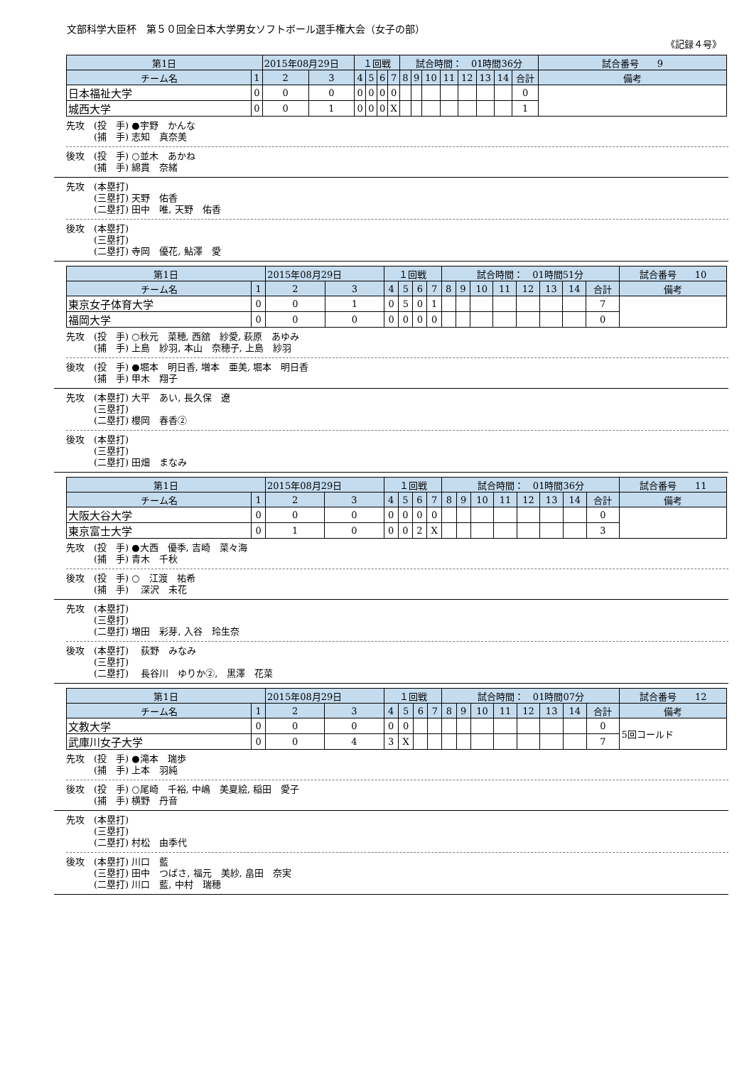文部科学大臣杯　第５０回全日本大学男女ソフトボール選手権大会（女子の部）
《記録４号》
| 第1日 | | 2015年08月29日 | | １回戦 | | | | 試合時間： 01時間36分 | | | | | | | | | 試合番号 9 |
| チーム名 | 1 | 2 | 3 | 4 | 5 | 6 | 7 | 8 | 9 | 10 | 11 | 12 | 13 | 14 | 合計 | 備考 | |
| 日本福祉大学 | 0 | 0 | 0 | 0 | 0 | 0 | 0 | | | | | | | | 0 | | |
| 城西大学 | 0 | 0 | 1 | 0 | 0 | 0 | X | | | | | | | | 1 | | |
先攻　(投　手) ●宇野　かんな 　　　(捕　手) 志知　真奈美
後攻　(投　手) ○並木　あかね 　　　(捕　手) 綿貫　奈緒
先攻　(本塁打) 　　　(三塁打) 天野　佑香 　　　(二塁打) 田中　唯, 天野　佑香
後攻　(本塁打) 　　　(三塁打) 　　　(二塁打) 寺岡　優花, 鮎澤　愛
| 第1日 | | 2015年08月29日 | | １回戦 | | | | 試合時間： 01時間51分 | | | | | | | | | 試合番号 10 |
| チーム名 | 1 | 2 | 3 | 4 | 5 | 6 | 7 | 8 | 9 | 10 | 11 | 12 | 13 | 14 | 合計 | 備考 | |
| 東京女子体育大学 | 0 | 0 | 1 | 0 | 5 | 0 | 1 | | | | | | | | 7 | | |
| 福岡大学 | 0 | 0 | 0 | 0 | 0 | 0 | 0 | | | | | | | | 0 | | |
先攻　(投　手) ○秋元　菜穂, 西舘　紗愛, 萩原　あゆみ 　　　(捕　手) 上島　紗羽, 本山　奈穂子, 上島　紗羽
後攻　(投　手) ●堀本　明日香, 増本　亜美, 堀本　明日香 　　　(捕　手) 甲木　翔子
先攻　(本塁打) 大平　あい, 長久保　遼 　　　(三塁打) 　　　(二塁打) 櫻岡　春香②
後攻　(本塁打) 　　　(三塁打) 　　　(二塁打) 田畑　まなみ
| 第1日 | | 2015年08月29日 | | １回戦 | | | | 試合時間： 01時間36分 | | | | | | | | | 試合番号 11 |
| チーム名 | 1 | 2 | 3 | 4 | 5 | 6 | 7 | 8 | 9 | 10 | 11 | 12 | 13 | 14 | 合計 | 備考 | |
| 大阪大谷大学 | 0 | 0 | 0 | 0 | 0 | 0 | 0 | | | | | | | | 0 | | |
| 東京富士大学 | 0 | 1 | 0 | 0 | 0 | 2 | X | | | | | | | | 3 | | |
先攻　(投　手) ●大西　優季, 吉崎　菜々海 　　　(捕　手) 青木　千秋
後攻　(投　手) ○　江渡　祐希 　　　(捕　手) 　深沢　未花
先攻　(本塁打) 　　　(三塁打) 　　　(二塁打) 増田　彩芽, 入谷　玲生奈
後攻　(本塁打) 　荻野　みなみ 　　　(三塁打) 　　　(二塁打) 　長谷川　ゆりか②,　黒澤　花菜
| 第1日 | | 2015年08月29日 | | １回戦 | | | | 試合時間： 01時間07分 | | | | | | | | | 試合番号 12 |
| チーム名 | 1 | 2 | 3 | 4 | 5 | 6 | 7 | 8 | 9 | 10 | 11 | 12 | 13 | 14 | 合計 | 備考 | |
| 文教大学 | 0 | 0 | 0 | 0 | 0 | | | | | | | | | | 0 | 5回コールド | |
| 武庫川女子大学 | 0 | 0 | 4 | 3 | X | | | | | | | | | | 7 | | |
先攻　(投　手) ●滝本　瑞歩 　　　(捕　手) 上本　羽純
後攻　(投　手) ○尾崎　千裕, 中嶋　美夏絵, 稲田　愛子 　　　(捕　手) 横野　丹音
先攻　(本塁打) 　　　(三塁打) 　　　(二塁打) 村松　由季代
後攻　(本塁打) 川口　藍 　　　(三塁打) 田中　つばさ, 福元　美紗, 畠田　奈実 　　　(二塁打) 川口　藍, 中村　瑞穂